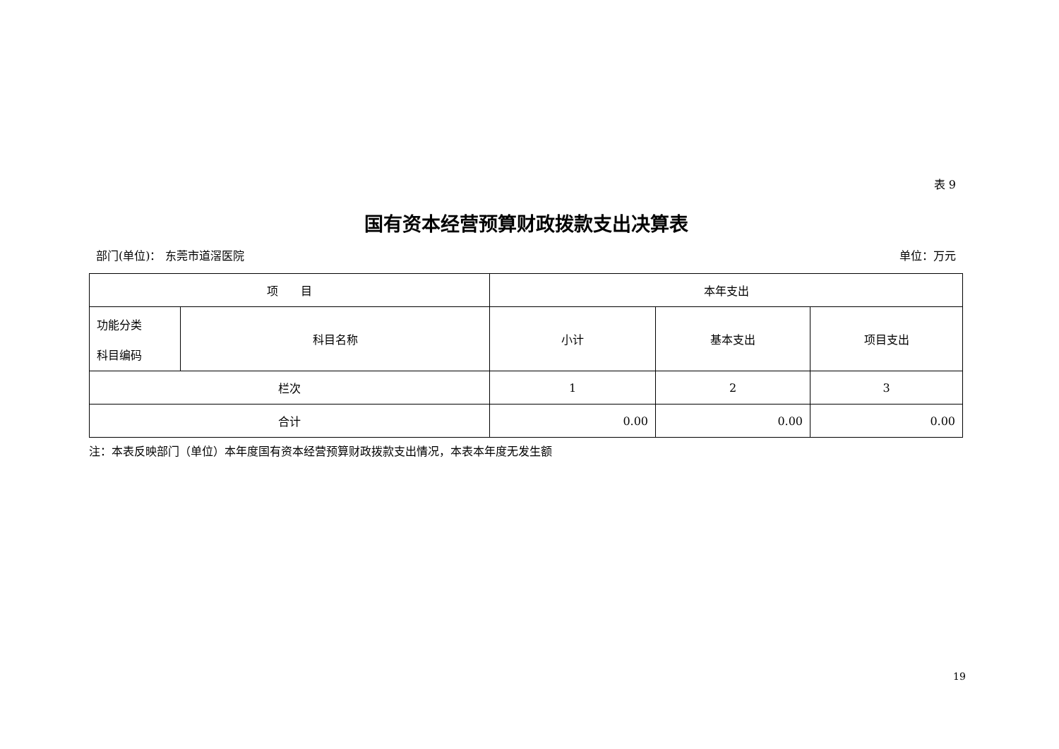表 9
国有资本经营预算财政拨款支出决算表
部门(单位)： 东莞市道滘医院 单位：万元
| 项 目 | | 本年支出 | | |
| 功能分类 科目编码 | 科目名称 | 小计 | 基本支出 | 项目支出 |
| 栏次 | | 1 | 2 | 3 |
| 合计 | | 0.00 | 0.00 | 0.00 |
注：本表反映部门（单位）本年度国有资本经营预算财政拨款支出情况，本表本年度无发生额
19